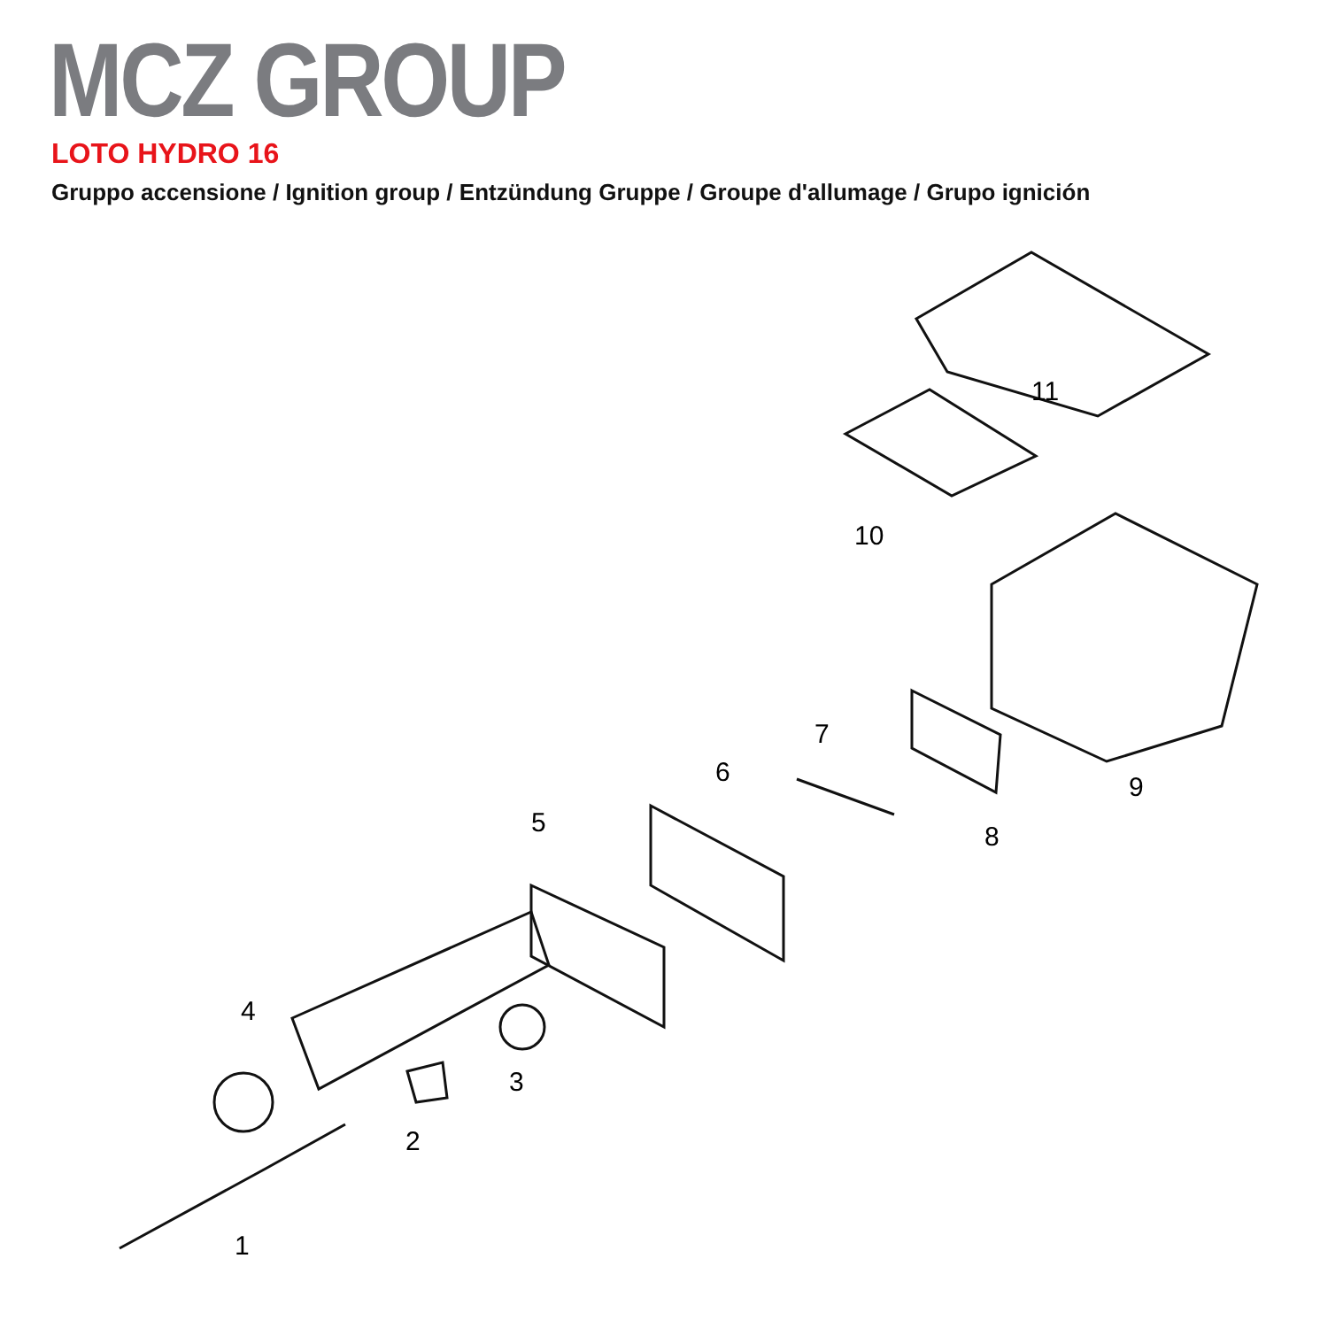MCZ GROUP
LOTO HYDRO 16
Gruppo accensione / Ignition group / Entzündung Gruppe / Groupe d'allumage / Grupo ignición
11
10
9
8
7
6
5
4
3
2
1